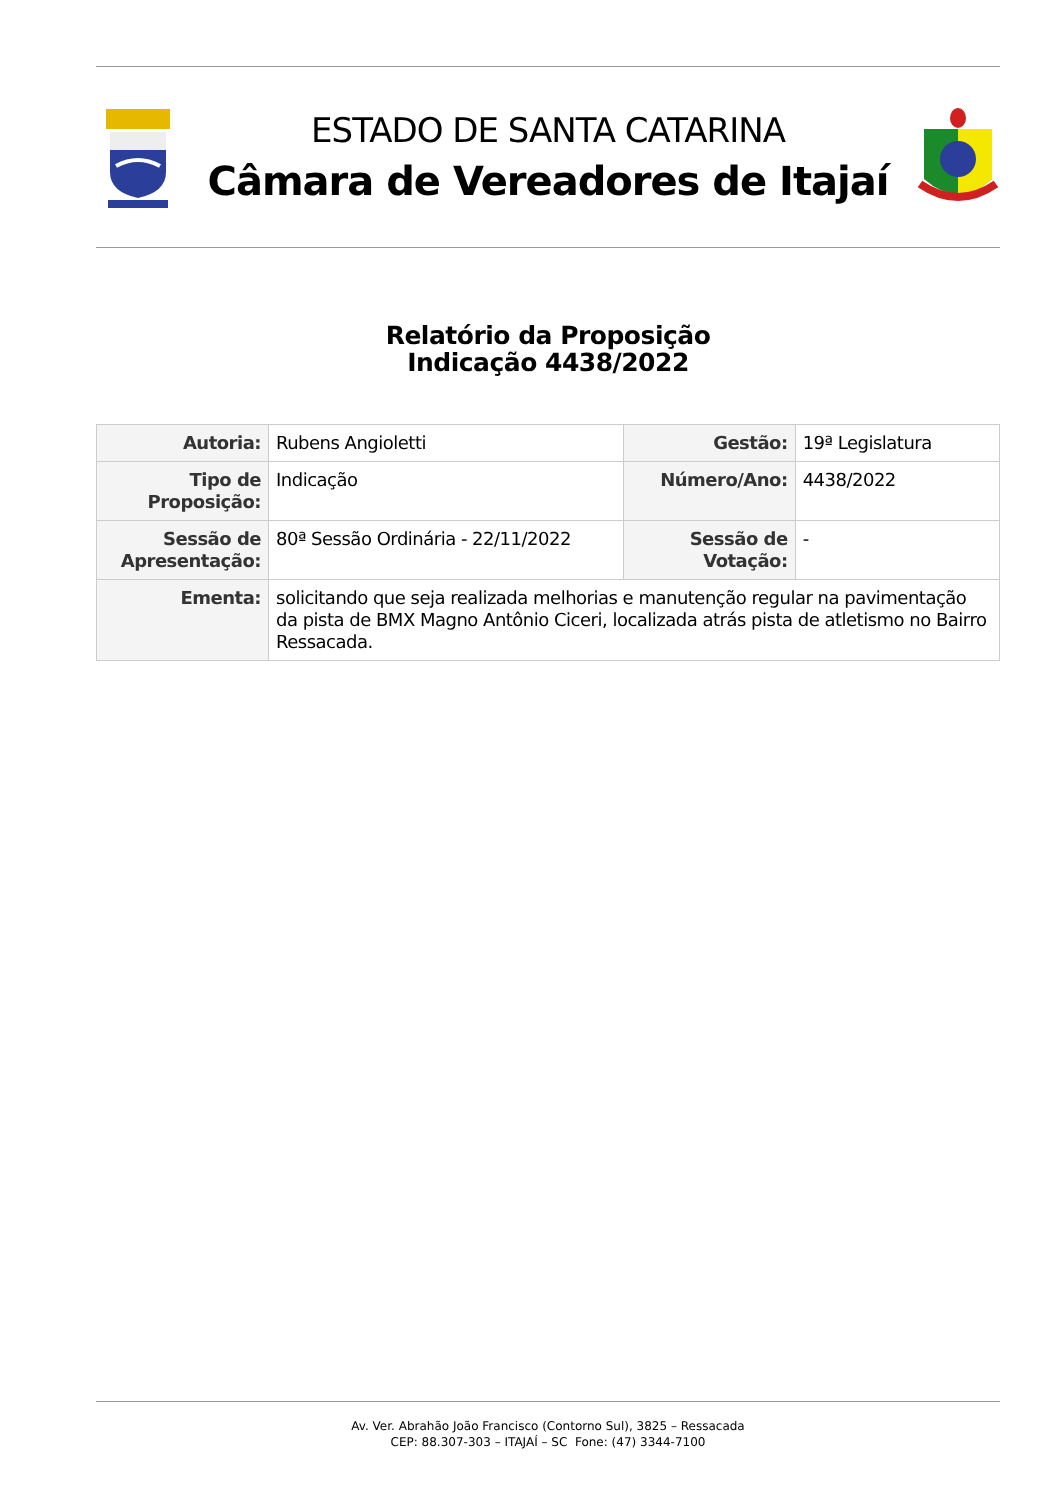ESTADO DE SANTA CATARINA
Câmara de Vereadores de Itajaí
Relatório da Proposição
Indicação 4438/2022
| Autoria: | Rubens Angioletti | Gestão: | 19ª Legislatura |
| Tipo de Proposição: | Indicação | Número/Ano: | 4438/2022 |
| Sessão de Apresentação: | 80ª Sessão Ordinária - 22/11/2022 | Sessão de Votação: | - |
| Ementa: | solicitando que seja realizada melhorias e manutenção regular na pavimentação da pista de BMX Magno Antônio Ciceri, localizada atrás pista de atletismo no Bairro Ressacada. | | |
Av. Ver. Abrahão João Francisco (Contorno Sul), 3825 – Ressacada
CEP: 88.307-303 – ITAJAÍ – SC Fone: (47) 3344-7100